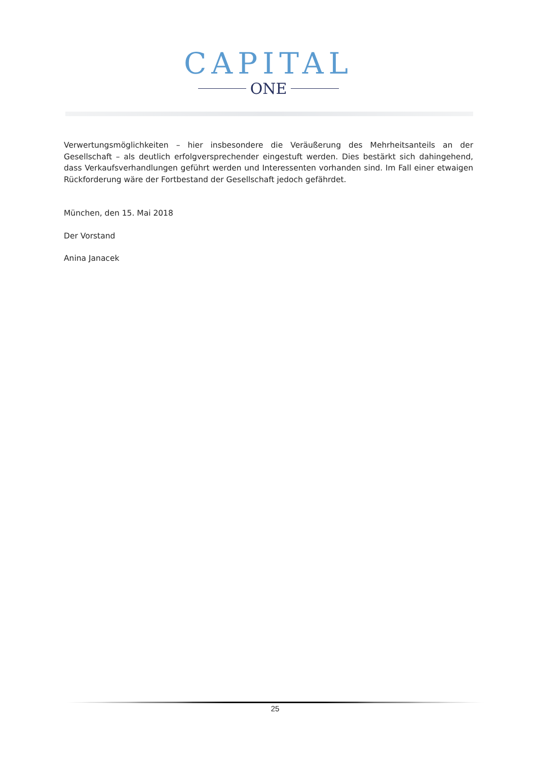CAPITAL
ONE
Verwertungsmöglichkeiten – hier insbesondere die Veräußerung des Mehrheitsanteils an der Gesellschaft – als deutlich erfolgversprechender eingestuft werden. Dies bestärkt sich dahingehend, dass Verkaufsverhandlungen geführt werden und Interessenten vorhanden sind. Im Fall einer etwaigen Rückforderung wäre der Fortbestand der Gesellschaft jedoch gefährdet.
München, den 15. Mai 2018
Der Vorstand
Anina Janacek
25